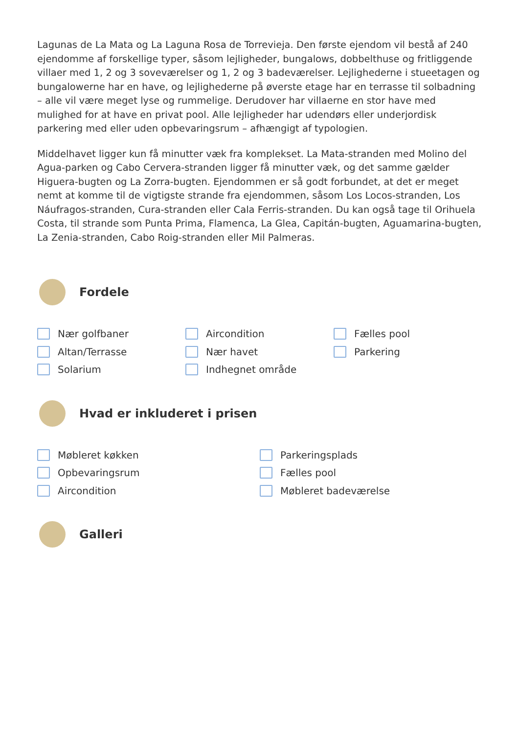Lagunas de La Mata og La Laguna Rosa de Torrevieja. Den første ejendom vil bestå af 240 ejendomme af forskellige typer, såsom lejligheder, bungalows, dobbelthuse og fritliggende villaer med 1, 2 og 3 soveværelser og 1, 2 og 3 badeværelser. Lejlighederne i stueetagen og bungalowerne har en have, og lejlighederne på øverste etage har en terrasse til solbadning – alle vil være meget lyse og rummelige. Derudover har villaerne en stor have med mulighed for at have en privat pool. Alle lejligheder har udendørs eller underjordisk parkering med eller uden opbevaringsrum – afhængigt af typologien.
Middelhavet ligger kun få minutter væk fra komplekset. La Mata-stranden med Molino del Agua-parken og Cabo Cervera-stranden ligger få minutter væk, og det samme gælder Higuera-bugten og La Zorra-bugten. Ejendommen er så godt forbundet, at det er meget nemt at komme til de vigtigste strande fra ejendommen, såsom Los Locos-stranden, Los Náufragos-stranden, Cura-stranden eller Cala Ferris-stranden. Du kan også tage til Orihuela Costa, til strande som Punta Prima, Flamenca, La Glea, Capitán-bugten, Aguamarina-bugten, La Zenia-stranden, Cabo Roig-stranden eller Mil Palmeras.
Fordele
Nær golfbaner
Altan/Terrasse
Solarium
Aircondition
Nær havet
Indhegnet område
Fælles pool
Parkering
Hvad er inkluderet i prisen
Møbleret køkken
Opbevaringsrum
Aircondition
Parkeringsplads
Fælles pool
Møbleret badeværelse
Galleri